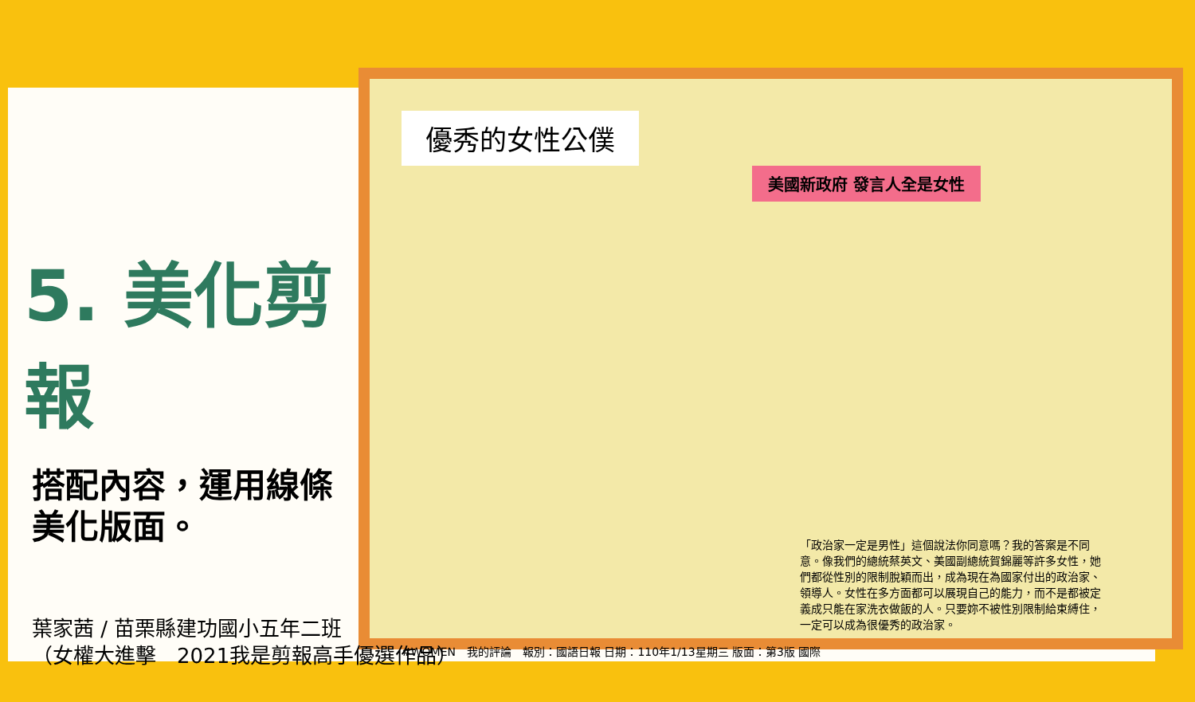優秀的女性公僕
美國新政府 發言人全是女性
「政治家一定是男性」這個說法你同意嗎？我的答案是不同意。像我們的總統蔡英文、美國副總統賀錦麗等許多女性，她們都從性別的限制脫穎而出，成為現在為國家付出的政治家、領導人。女性在多方面都可以展現自己的能力，而不是都被定義成只能在家洗衣做飯的人。只要妳不被性別限制給束縛住，一定可以成為很優秀的政治家。
#WOMEN　我的評論　報別：國語日報 日期：110年1/13星期三 版面：第3版 國際
5. 美化剪報
搭配內容，運用線條
美化版面。
葉家茜 / 苗栗縣建功國小五年二班
（女權大進擊　2021我是剪報高手優選作品）